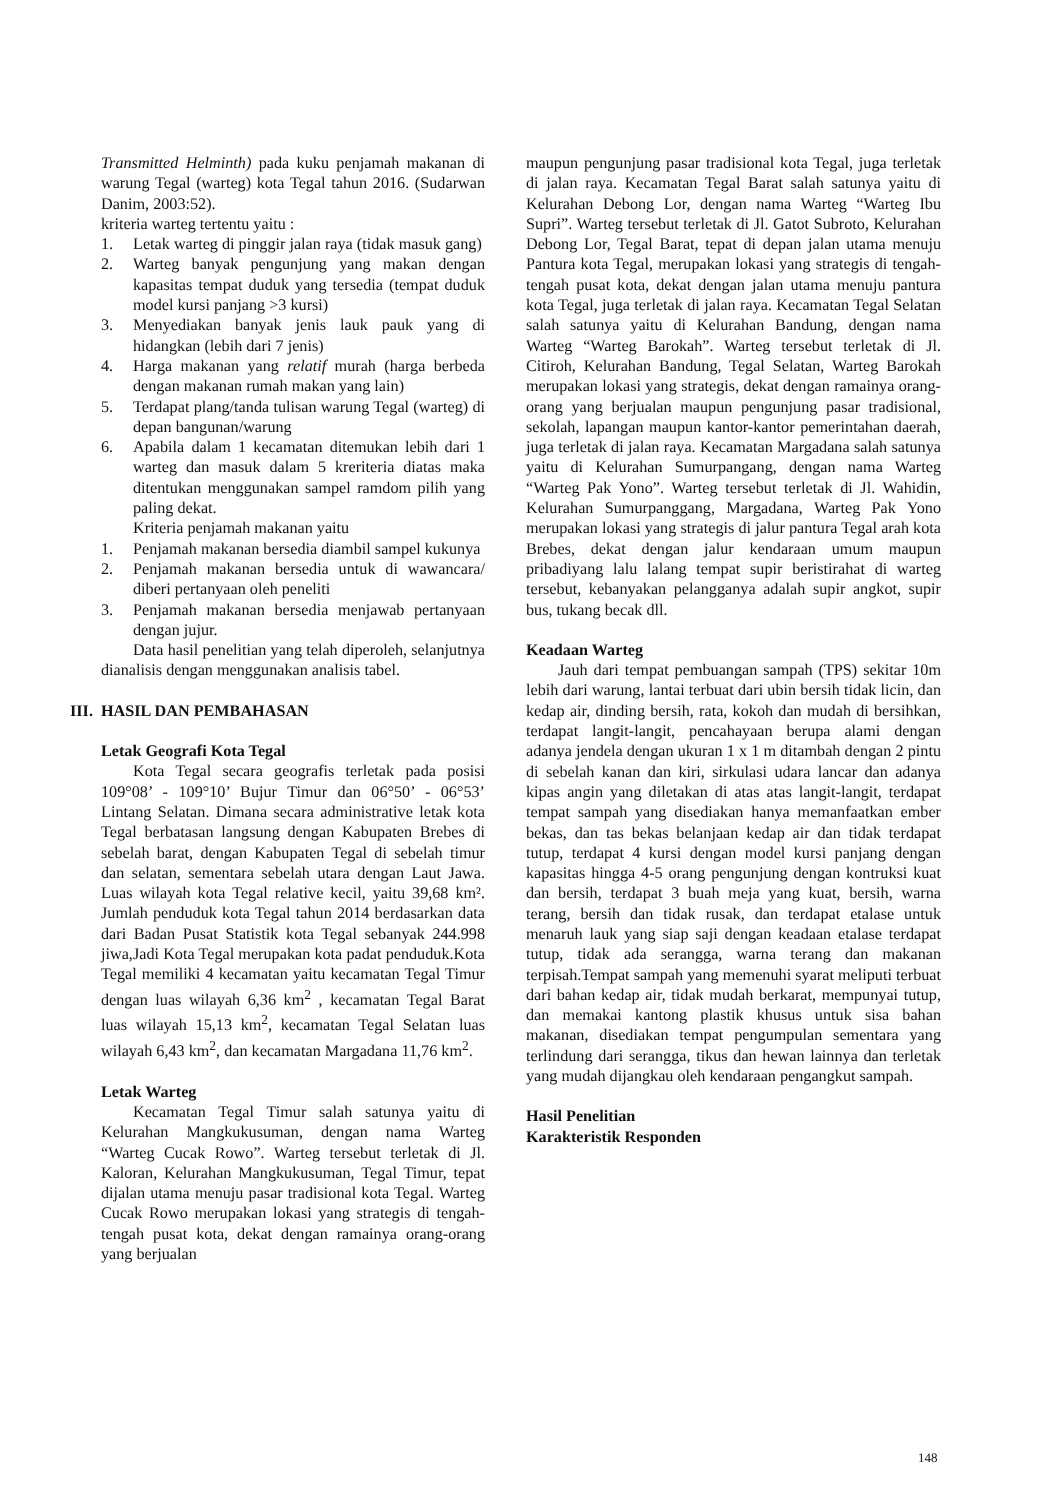Transmitted Helminth) pada kuku penjamah makanan di warung Tegal (warteg) kota Tegal tahun 2016. (Sudarwan Danim, 2003:52).
kriteria warteg tertentu yaitu :
1. Letak warteg di pinggir jalan raya (tidak masuk gang)
2. Warteg banyak pengunjung yang makan dengan kapasitas tempat duduk yang tersedia (tempat duduk model kursi panjang >3 kursi)
3. Menyediakan banyak jenis lauk pauk yang di hidangkan (lebih dari 7 jenis)
4. Harga makanan yang relatif murah (harga berbeda dengan makanan rumah makan yang lain)
5. Terdapat plang/tanda tulisan warung Tegal (warteg) di depan bangunan/warung
6. Apabila dalam 1 kecamatan ditemukan lebih dari 1 warteg dan masuk dalam 5 kreriteria diatas maka ditentukan menggunakan sampel ramdom pilih yang paling dekat.
Kriteria penjamah makanan yaitu
1. Penjamah makanan bersedia diambil sampel kukunya
2. Penjamah makanan bersedia untuk di wawancara/ diberi pertanyaan oleh peneliti
3. Penjamah makanan bersedia menjawab pertanyaan dengan jujur.
Data hasil penelitian yang telah diperoleh, selanjutnya dianalisis dengan menggunakan analisis tabel.
III. HASIL DAN PEMBAHASAN
Letak Geografi Kota Tegal
Kota Tegal secara geografis terletak pada posisi 109°08’ - 109°10’ Bujur Timur dan 06°50’ - 06°53’ Lintang Selatan. Dimana secara administrative letak kota Tegal berbatasan langsung dengan Kabupaten Brebes di sebelah barat, dengan Kabupaten Tegal di sebelah timur dan selatan, sementara sebelah utara dengan Laut Jawa. Luas wilayah kota Tegal relative kecil, yaitu 39,68 km². Jumlah penduduk kota Tegal tahun 2014 berdasarkan data dari Badan Pusat Statistik kota Tegal sebanyak 244.998 jiwa,Jadi Kota Tegal merupakan kota padat penduduk.Kota Tegal memiliki 4 kecamatan yaitu kecamatan Tegal Timur dengan luas wilayah 6,36 km<sup>2</sup> , kecamatan Tegal Barat luas wilayah 15,13 km<sup>2</sup>, kecamatan Tegal Selatan luas wilayah 6,43 km<sup>2</sup>, dan kecamatan Margadana 11,76 km<sup>2</sup>.
Letak Warteg
Kecamatan Tegal Timur salah satunya yaitu di Kelurahan Mangkukusuman, dengan nama Warteg “Warteg Cucak Rowo”. Warteg tersebut terletak di Jl. Kaloran, Kelurahan Mangkukusuman, Tegal Timur, tepat dijalan utama menuju pasar tradisional kota Tegal. Warteg Cucak Rowo merupakan lokasi yang strategis di tengah-tengah pusat kota, dekat dengan ramainya orang-orang yang berjualan
maupun pengunjung pasar tradisional kota Tegal, juga terletak di jalan raya. Kecamatan Tegal Barat salah satunya yaitu di Kelurahan Debong Lor, dengan nama Warteg “Warteg Ibu Supri”. Warteg tersebut terletak di Jl. Gatot Subroto, Kelurahan Debong Lor, Tegal Barat, tepat di depan jalan utama menuju Pantura kota Tegal, merupakan lokasi yang strategis di tengah-tengah pusat kota, dekat dengan jalan utama menuju pantura kota Tegal, juga terletak di jalan raya. Kecamatan Tegal Selatan salah satunya yaitu di Kelurahan Bandung, dengan nama Warteg “Warteg Barokah”. Warteg tersebut terletak di Jl. Citiroh, Kelurahan Bandung, Tegal Selatan, Warteg Barokah merupakan lokasi yang strategis, dekat dengan ramainya orang-orang yang berjualan maupun pengunjung pasar tradisional, sekolah, lapangan maupun kantor-kantor pemerintahan daerah, juga terletak di jalan raya. Kecamatan Margadana salah satunya yaitu di Kelurahan Sumurpangang, dengan nama Warteg “Warteg Pak Yono”. Warteg tersebut terletak di Jl. Wahidin, Kelurahan Sumurpanggang, Margadana, Warteg Pak Yono merupakan lokasi yang strategis di jalur pantura Tegal arah kota Brebes, dekat dengan jalur kendaraan umum maupun pribadiyang lalu lalang tempat supir beristirahat di warteg tersebut, kebanyakan pelangganya adalah supir angkot, supir bus, tukang becak dll.
Keadaan Warteg
Jauh dari tempat pembuangan sampah (TPS) sekitar 10m lebih dari warung, lantai terbuat dari ubin bersih tidak licin, dan kedap air, dinding bersih, rata, kokoh dan mudah di bersihkan, terdapat langit-langit, pencahayaan berupa alami dengan adanya jendela dengan ukuran 1 x 1 m ditambah dengan 2 pintu di sebelah kanan dan kiri, sirkulasi udara lancar dan adanya kipas angin yang diletakan di atas atas langit-langit, terdapat tempat sampah yang disediakan hanya memanfaatkan ember bekas, dan tas bekas belanjaan kedap air dan tidak terdapat tutup, terdapat 4 kursi dengan model kursi panjang dengan kapasitas hingga 4-5 orang pengunjung dengan kontruksi kuat dan bersih, terdapat 3 buah meja yang kuat, bersih, warna terang, bersih dan tidak rusak, dan terdapat etalase untuk menaruh lauk yang siap saji dengan keadaan etalase terdapat tutup, tidak ada serangga, warna terang dan makanan terpisah.Tempat sampah yang memenuhi syarat meliputi terbuat dari bahan kedap air, tidak mudah berkarat, mempunyai tutup, dan memakai kantong plastik khusus untuk sisa bahan makanan, disediakan tempat pengumpulan sementara yang terlindung dari serangga, tikus dan hewan lainnya dan terletak yang mudah dijangkau oleh kendaraan pengangkut sampah.
Hasil Penelitian
Karakteristik Responden
148